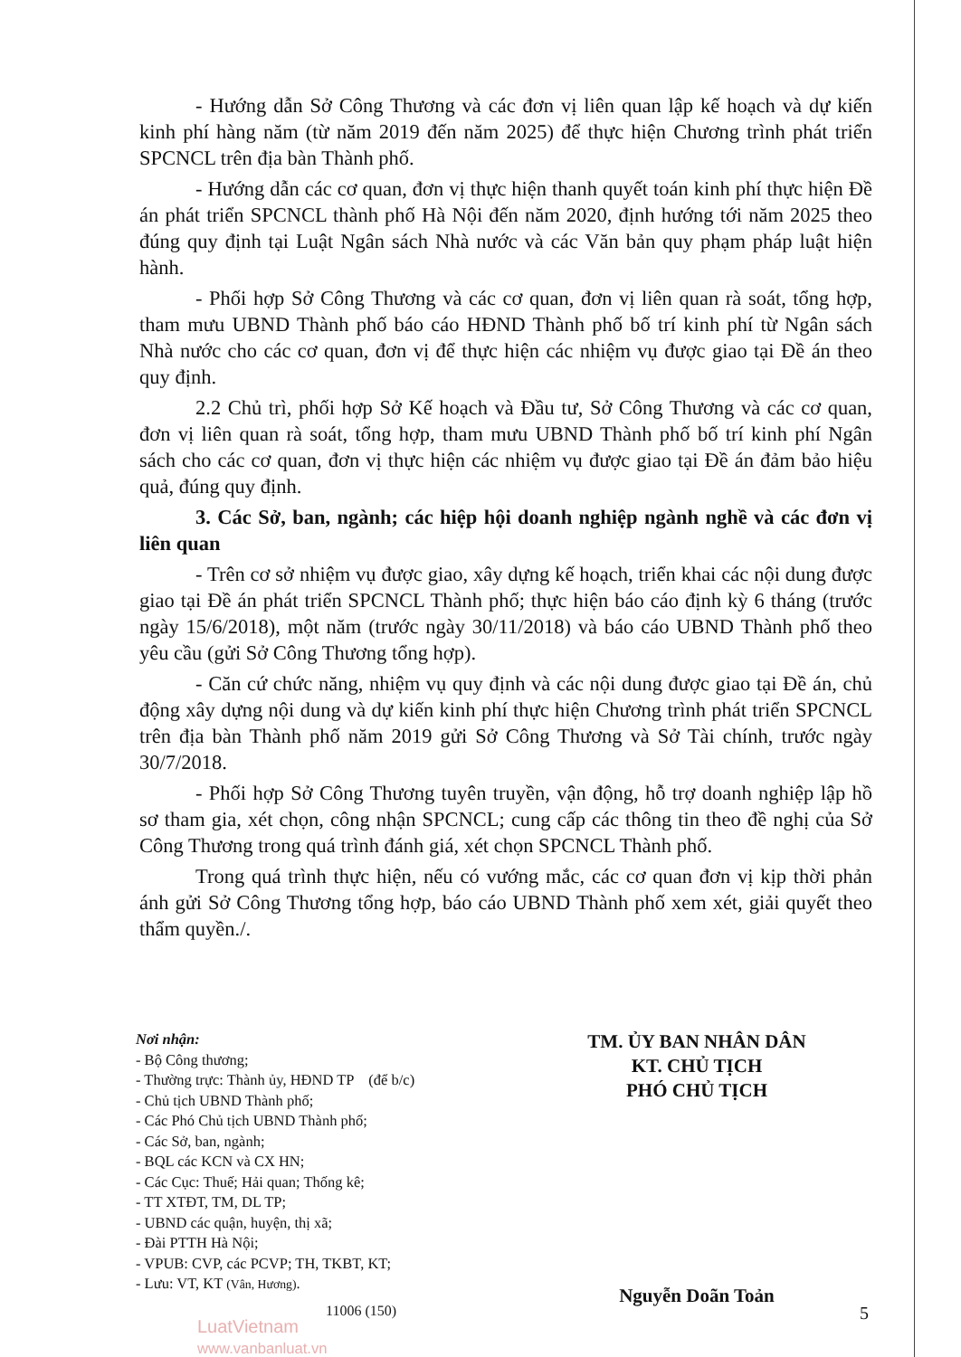- Hướng dẫn Sở Công Thương và các đơn vị liên quan lập kế hoạch và dự kiến kinh phí hàng năm (từ năm 2019 đến năm 2025) để thực hiện Chương trình phát triển SPCNCL trên địa bàn Thành phố.
- Hướng dẫn các cơ quan, đơn vị thực hiện thanh quyết toán kinh phí thực hiện Đề án phát triển SPCNCL thành phố Hà Nội đến năm 2020, định hướng tới năm 2025 theo đúng quy định tại Luật Ngân sách Nhà nước và các Văn bản quy phạm pháp luật hiện hành.
- Phối hợp Sở Công Thương và các cơ quan, đơn vị liên quan rà soát, tổng hợp, tham mưu UBND Thành phố báo cáo HĐND Thành phố bố trí kinh phí từ Ngân sách Nhà nước cho các cơ quan, đơn vị để thực hiện các nhiệm vụ được giao tại Đề án theo quy định.
2.2 Chủ trì, phối hợp Sở Kế hoạch và Đầu tư, Sở Công Thương và các cơ quan, đơn vị liên quan rà soát, tổng hợp, tham mưu UBND Thành phố bố trí kinh phí Ngân sách cho các cơ quan, đơn vị thực hiện các nhiệm vụ được giao tại Đề án đảm bảo hiệu quả, đúng quy định.
3. Các Sở, ban, ngành; các hiệp hội doanh nghiệp ngành nghề và các đơn vị liên quan
- Trên cơ sở nhiệm vụ được giao, xây dựng kế hoạch, triển khai các nội dung được giao tại Đề án phát triển SPCNCL Thành phố; thực hiện báo cáo định kỳ 6 tháng (trước ngày 15/6/2018), một năm (trước ngày 30/11/2018) và báo cáo UBND Thành phố theo yêu cầu (gửi Sở Công Thương tổng hợp).
- Căn cứ chức năng, nhiệm vụ quy định và các nội dung được giao tại Đề án, chủ động xây dựng nội dung và dự kiến kinh phí thực hiện Chương trình phát triển SPCNCL trên địa bàn Thành phố năm 2019 gửi Sở Công Thương và Sở Tài chính, trước ngày 30/7/2018.
- Phối hợp Sở Công Thương tuyên truyền, vận động, hỗ trợ doanh nghiệp lập hồ sơ tham gia, xét chọn, công nhận SPCNCL; cung cấp các thông tin theo đề nghị của Sở Công Thương trong quá trình đánh giá, xét chọn SPCNCL Thành phố.
Trong quá trình thực hiện, nếu có vướng mắc, các cơ quan đơn vị kịp thời phản ánh gửi Sở Công Thương tổng hợp, báo cáo UBND Thành phố xem xét, giải quyết theo thẩm quyền./.
Nơi nhận:
- Bộ Công thương;
- Thường trực: Thành ủy, HĐND TP (để b/c)
- Chủ tịch UBND Thành phố;
- Các Phó Chủ tịch UBND Thành phố;
- Các Sở, ban, ngành;
- BQL các KCN và CX HN;
- Các Cục: Thuế; Hải quan; Thống kê;
- TT XTĐT, TM, DL TP;
- UBND các quận, huyện, thị xã;
- Đài PTTH Hà Nội;
- VPUB: CVP, các PCVP; TH, TKBT, KT;
- Lưu: VT, KT (Vân, Hương).
TM. ỦY BAN NHÂN DÂN
KT. CHỦ TỊCH
PHÓ CHỦ TỊCH
Nguyễn Doãn Toản
11006 (150)
LuatVietnam
www.vanbanluat.vn
5